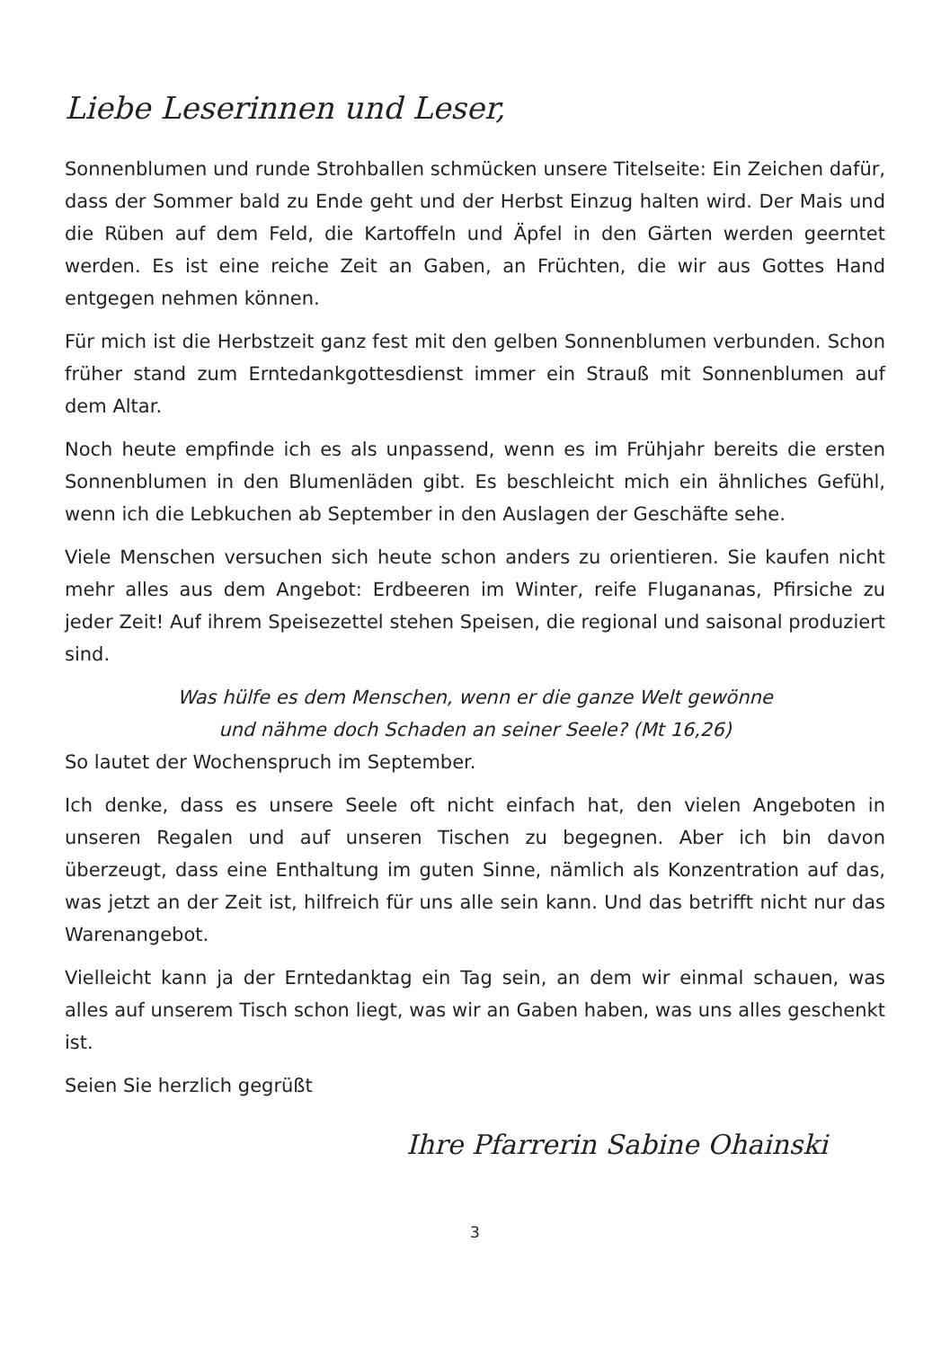Liebe Leserinnen und Leser,
Sonnenblumen und runde Strohballen schmücken unsere Titelseite: Ein Zeichen dafür, dass der Sommer bald zu Ende geht und der Herbst Einzug halten wird. Der Mais und die Rüben auf dem Feld, die Kartoffeln und Äpfel in den Gärten werden geerntet werden. Es ist eine reiche Zeit an Gaben, an Früchten, die wir aus Gottes Hand entgegen nehmen können.
Für mich ist die Herbstzeit ganz fest mit den gelben Sonnenblumen verbunden. Schon früher stand zum Erntedankgottesdienst immer ein Strauß mit Sonnenblumen auf dem Altar.
Noch heute empfinde ich es als unpassend, wenn es im Frühjahr bereits die ersten Sonnenblumen in den Blumenläden gibt. Es beschleicht mich ein ähnliches Gefühl, wenn ich die Lebkuchen ab September in den Auslagen der Geschäfte sehe.
Viele Menschen versuchen sich heute schon anders zu orientieren. Sie kaufen nicht mehr alles aus dem Angebot: Erdbeeren im Winter, reife Flugananas, Pfirsiche zu jeder Zeit! Auf ihrem Speisezettel stehen Speisen, die regional und saisonal produziert sind.
Was hülfe es dem Menschen, wenn er die ganze Welt gewönne
und nähme doch Schaden an seiner Seele? (Mt 16,26)
So lautet der Wochenspruch im September.
Ich denke, dass es unsere Seele oft nicht einfach hat, den vielen Angeboten in unseren Regalen und auf unseren Tischen zu begegnen. Aber ich bin davon überzeugt, dass eine Enthaltung im guten Sinne, nämlich als Konzentration auf das, was jetzt an der Zeit ist, hilfreich für uns alle sein kann. Und das betrifft nicht nur das Warenangebot.
Vielleicht kann ja der Erntedanktag ein Tag sein, an dem wir einmal schauen, was alles auf unserem Tisch schon liegt, was wir an Gaben haben, was uns alles geschenkt ist.
Seien Sie herzlich gegrüßt
Ihre Pfarrerin Sabine Ohainski
3